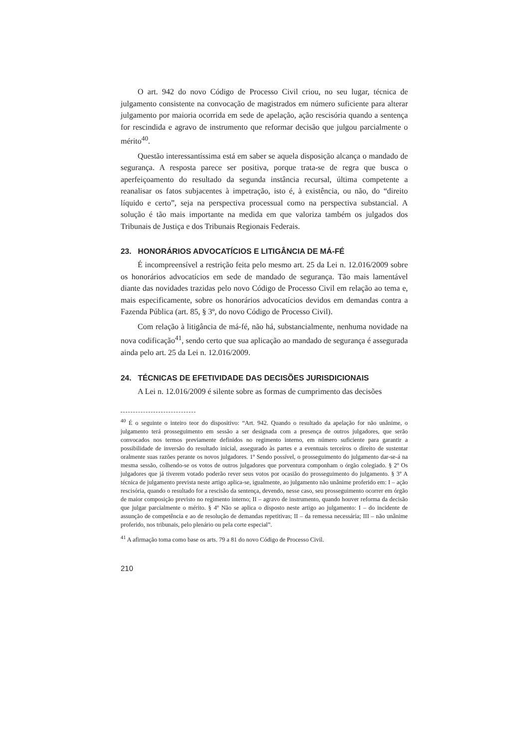O art. 942 do novo Código de Processo Civil criou, no seu lugar, técnica de julgamento consistente na convocação de magistrados em número suficiente para alterar julgamento por maioria ocorrida em sede de apelação, ação rescisória quando a sentença for rescindida e agravo de instrumento que reformar decisão que julgou parcialmente o mérito<sup>40</sup>.
Questão interessantíssima está em saber se aquela disposição alcança o mandado de segurança. A resposta parece ser positiva, porque trata-se de regra que busca o aperfeiçoamento do resultado da segunda instância recursal, última competente a reanalisar os fatos subjacentes à impetração, isto é, à existência, ou não, do “direito líquido e certo”, seja na perspectiva processual como na perspectiva substancial. A solução é tão mais importante na medida em que valoriza também os julgados dos Tribunais de Justiça e dos Tribunais Regionais Federais.
23. HONORÁRIOS ADVOCATÍCIOS E LITIGÂNCIA DE MÁ-FÉ
É incompreensível a restrição feita pelo mesmo art. 25 da Lei n. 12.016/2009 sobre os honorários advocatícios em sede de mandado de segurança. Tão mais lamentável diante das novidades trazidas pelo novo Código de Processo Civil em relação ao tema e, mais especificamente, sobre os honorários advocatícios devidos em demandas contra a Fazenda Pública (art. 85, § 3º, do novo Código de Processo Civil).
Com relação à litigância de má-fé, não há, substancialmente, nenhuma novidade na nova codificação<sup>41</sup>, sendo certo que sua aplicação ao mandado de segurança é assegurada ainda pelo art. 25 da Lei n. 12.016/2009.
24. TÉCNICAS DE EFETIVIDADE DAS DECISÕES JURISDICIONAIS
A Lei n. 12.016/2009 é silente sobre as formas de cumprimento das decisões
<sup>40</sup> É o seguinte o inteiro teor do dispositivo: “Art. 942. Quando o resultado da apelação for não unânime, o julgamento terá prosseguimento em sessão a ser designada com a presença de outros julgadores, que serão convocados nos termos previamente definidos no regimento interno, em número suficiente para garantir a possibilidade de inversão do resultado inicial, assegurado às partes e a eventuais terceiros o direito de sustentar oralmente suas razões perante os novos julgadores. 1º Sendo possível, o prosseguimento do julgamento dar-se-á na mesma sessão, colhendo-se os votos de outros julgadores que porventura componham o órgão colegiado. § 2º Os julgadores que já tiverem votado poderão rever seus votos por ocasião do prosseguimento do julgamento. § 3º A técnica de julgamento prevista neste artigo aplica-se, igualmente, ao julgamento não unânime proferido em: I – ação rescisória, quando o resultado for a rescisão da sentença, devendo, nesse caso, seu prosseguimento ocorrer em órgão de maior composição previsto no regimento interno; II – agravo de instrumento, quando houver reforma da decisão que julgar parcialmente o mérito. § 4º Não se aplica o disposto neste artigo ao julgamento: I – do incidente de assunção de competência e ao de resolução de demandas repetitivas; II – da remessa necessária; III – não unânime proferido, nos tribunais, pelo plenário ou pela corte especial”.
<sup>41</sup> A afirmação toma como base os arts. 79 a 81 do novo Código de Processo Civil.
210